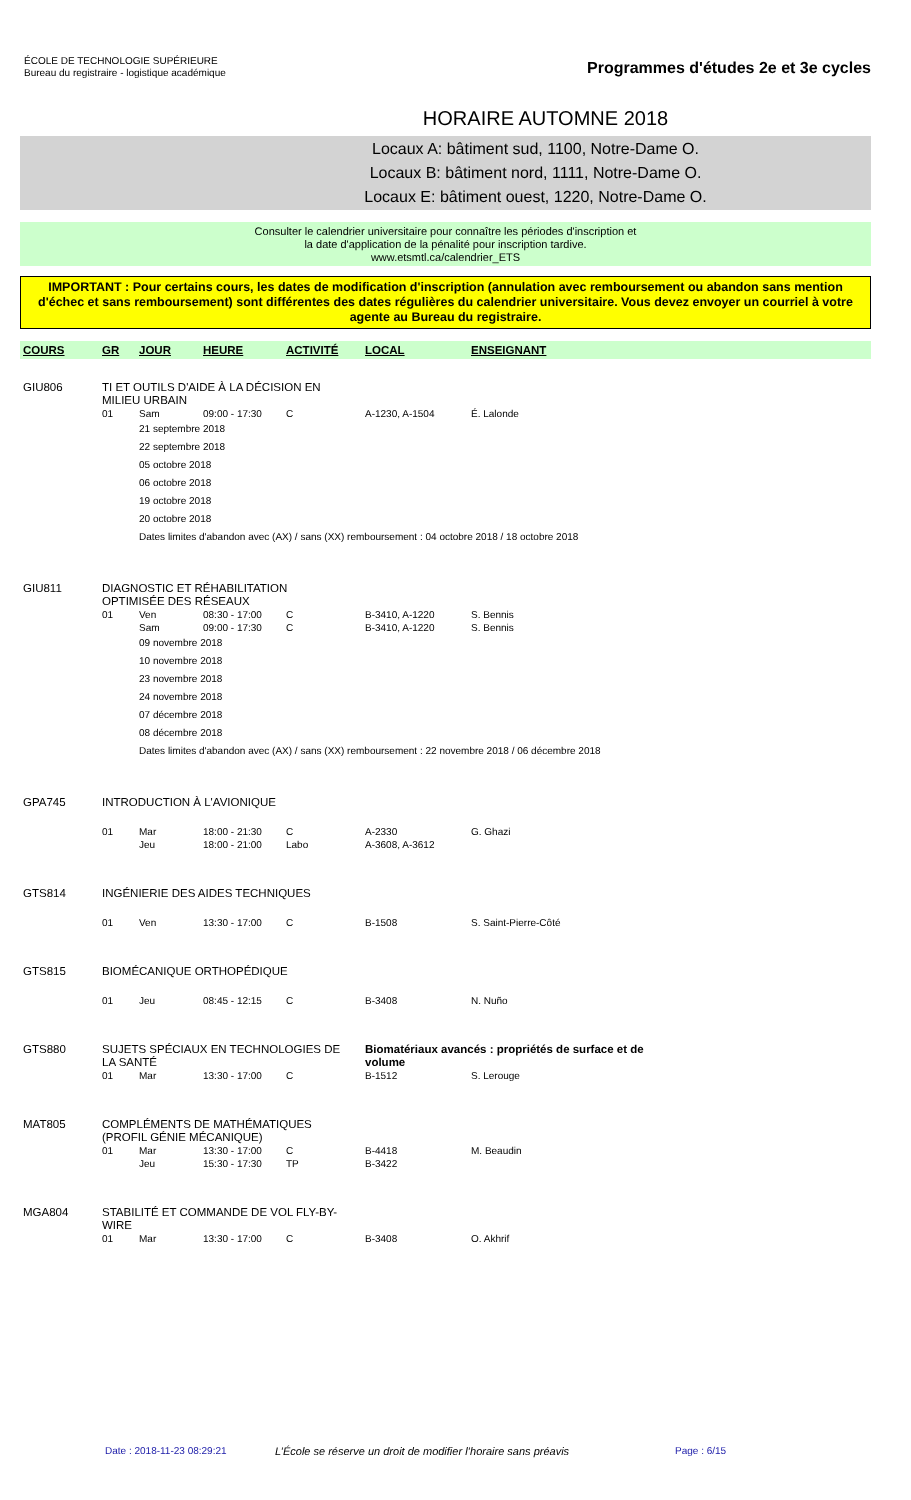ÉCOLE DE TECHNOLOGIE SUPÉRIEURE
Bureau du registraire - logistique académique
Programmes d'études 2e et 3e cycles
HORAIRE AUTOMNE 2018
Locaux A: bâtiment sud, 1100, Notre-Dame O.
Locaux B: bâtiment nord, 1111, Notre-Dame O.
Locaux E: bâtiment ouest, 1220, Notre-Dame O.
Consulter le calendrier universitaire pour connaître les périodes d'inscription et
la date d'application de la pénalité pour inscription tardive.
www.etsmtl.ca/calendrier_ETS
IMPORTANT : Pour certains cours, les dates de modification d'inscription (annulation avec remboursement ou abandon sans mention d'échec et sans remboursement) sont différentes des dates régulières du calendrier universitaire. Vous devez envoyer un courriel à votre agente au Bureau du registraire.
| COURS | GR | JOUR | HEURE | ACTIVITÉ | LOCAL | ENSEIGNANT |
| --- | --- | --- | --- | --- | --- | --- |
| GIU806 | TI ET OUTILS D'AIDE À LA DÉCISION EN MILIEU URBAIN | | | | | |
| | 01 | Sam | 09:00 - 17:30 | C | A-1230, A-1504 | É. Lalonde |
| | | 21 septembre 2018 22 septembre 2018 05 octobre 2018 06 octobre 2018 19 octobre 2018 20 octobre 2018 Dates limites d'abandon avec (AX) / sans (XX) remboursement : 04 octobre 2018 / 18 octobre 2018 | | | | |
| GIU811 | DIAGNOSTIC ET RÉHABILITATION OPTIMISÉE DES RÉSEAUX | | | | | |
| | 01 | Ven Sam | 08:30 - 17:00 09:00 - 17:30 | C C | B-3410, A-1220 B-3410, A-1220 | S. Bennis S. Bennis |
| | | 09 novembre 2018 10 novembre 2018 23 novembre 2018 24 novembre 2018 07 décembre 2018 08 décembre 2018 Dates limites d'abandon avec (AX) / sans (XX) remboursement : 22 novembre 2018 / 06 décembre 2018 | | | | |
| GPA745 | INTRODUCTION À L'AVIONIQUE | | | | | |
| | 01 | Mar Jeu | 18:00 - 21:30 18:00 - 21:00 | C Labo | A-2330 A-3608, A-3612 | G. Ghazi |
| GTS814 | INGÉNIERIE DES AIDES TECHNIQUES | | | | | |
| | 01 | Ven | 13:30 - 17:00 | C | B-1508 | S. Saint-Pierre-Côté |
| GTS815 | BIOMÉCANIQUE ORTHOPÉDIQUE | | | | | |
| | 01 | Jeu | 08:45 - 12:15 | C | B-3408 | N. Nuño |
| GTS880 | SUJETS SPÉCIAUX EN TECHNOLOGIES DE LA SANTÉ | | | | Biomatériaux avancés : propriétés de surface et de volume | |
| | 01 | Mar | 13:30 - 17:00 | C | B-1512 | S. Lerouge |
| MAT805 | COMPLÉMENTS DE MATHÉMATIQUES (PROFIL GÉNIE MÉCANIQUE) | | | | | |
| | 01 | Mar Jeu | 13:30 - 17:00 15:30 - 17:30 | C TP | B-4418 B-3422 | M. Beaudin |
| MGA804 | STABILITÉ ET COMMANDE DE VOL FLY-BY- WIRE | | | | | |
| | 01 | Mar | 13:30 - 17:00 | C | B-3408 | O. Akhrif |
Date : 2018-11-23 08:29:21 L’École se réserve un droit de modifier l’horaire sans préavis Page : 6/15